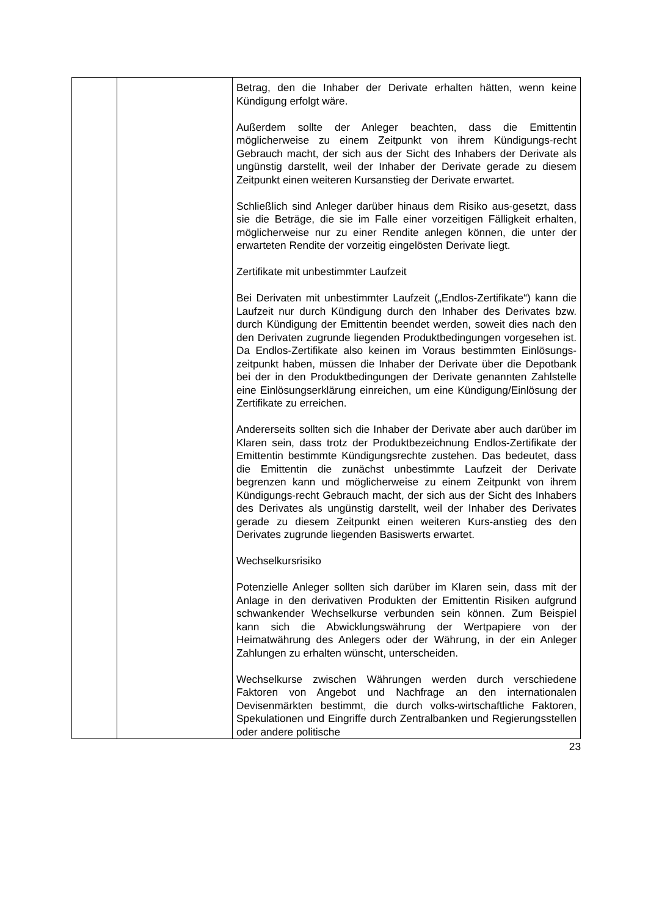| | | Betrag, den die Inhaber der Derivate erhalten hätten, wenn keine Kündigung erfolgt wäre. Außerdem sollte der Anleger beachten, dass die Emittentin möglicherweise zu einem Zeitpunkt von ihrem Kündigungs-recht Gebrauch macht, der sich aus der Sicht des Inhabers der Derivate als ungünstig darstellt, weil der Inhaber der Derivate gerade zu diesem Zeitpunkt einen weiteren Kursanstieg der Derivate erwartet. Schließlich sind Anleger darüber hinaus dem Risiko aus-gesetzt, dass sie die Beträge, die sie im Falle einer vorzeitigen Fälligkeit erhalten, möglicherweise nur zu einer Rendite anlegen können, die unter der erwarteten Rendite der vorzeitig eingelösten Derivate liegt. Zertifikate mit unbestimmter Laufzeit Bei Derivaten mit unbestimmter Laufzeit („Endlos-Zertifikate“) kann die Laufzeit nur durch Kündigung durch den Inhaber des Derivates bzw. durch Kündigung der Emittentin beendet werden, soweit dies nach den den Derivaten zugrunde liegenden Produktbedingungen vorgesehen ist. Da Endlos-Zertifikate also keinen im Voraus bestimmten Einlösungs-zeitpunkt haben, müssen die Inhaber der Derivate über die Depotbank bei der in den Produktbedingungen der Derivate genannten Zahlstelle eine Einlösungserklärung einreichen, um eine Kündigung/Einlösung der Zertifikate zu erreichen. Andererseits sollten sich die Inhaber der Derivate aber auch darüber im Klaren sein, dass trotz der Produktbezeichnung Endlos-Zertifikate der Emittentin bestimmte Kündigungsrechte zustehen. Das bedeutet, dass die Emittentin die zunächst unbestimmte Laufzeit der Derivate begrenzen kann und möglicherweise zu einem Zeitpunkt von ihrem Kündigungs-recht Gebrauch macht, der sich aus der Sicht des Inhabers des Derivates als ungünstig darstellt, weil der Inhaber des Derivates gerade zu diesem Zeitpunkt einen weiteren Kurs-anstieg des den Derivates zugrunde liegenden Basiswerts erwartet. Wechselkursrisiko Potenzielle Anleger sollten sich darüber im Klaren sein, dass mit der Anlage in den derivativen Produkten der Emittentin Risiken aufgrund schwankender Wechselkurse verbunden sein können. Zum Beispiel kann sich die Abwicklungswährung der Wertpapiere von der Heimatwährung des Anlegers oder der Währung, in der ein Anleger Zahlungen zu erhalten wünscht, unterscheiden. Wechselkurse zwischen Währungen werden durch verschiedene Faktoren von Angebot und Nachfrage an den internationalen Devisenmärkten bestimmt, die durch volks-wirtschaftliche Faktoren, Spekulationen und Eingriffe durch Zentralbanken und Regierungsstellen oder andere politische |
23